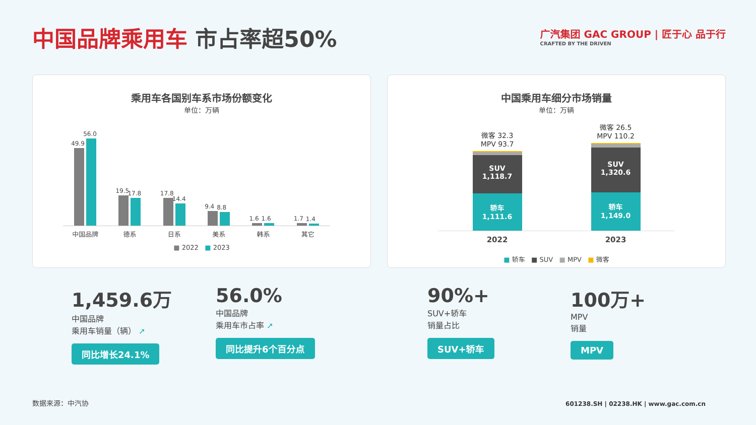中国品牌乘用车 市占率超50%
广汽集团 GAC GROUP | 匠于心 品于行
CRAFTED BY THE DRIVEN
乘用车各国别车系市场份额变化
单位：万辆
49.9
56.0
19.5
17.8
17.8
14.4
9.4
8.8
1.6
1.6
1.7
1.4
中国品牌 德系 日系 美系 韩系 其它
■ 2022 ■ 2023
中国乘用车细分市场销量
单位：万辆
微客 32.3
MPV 93.7
SUV
1,118.7
轿车
1,111.6
微客 26.5
MPV 110.2
SUV
1,320.6
轿车
1,149.0
2022 2023
■ 轿车 ■ SUV ■ MPV ■ 微客
1,459.6万
中国品牌
乘用车销量（辆） ➚
同比增长24.1%
56.0%
中国品牌
乘用车市占率 ➚
同比提升6个百分点
90%+
SUV+轿车
销量占比
SUV+轿车
100万+
MPV
销量
MPV
数据来源：中汽协
601238.SH | 02238.HK | www.gac.com.cn